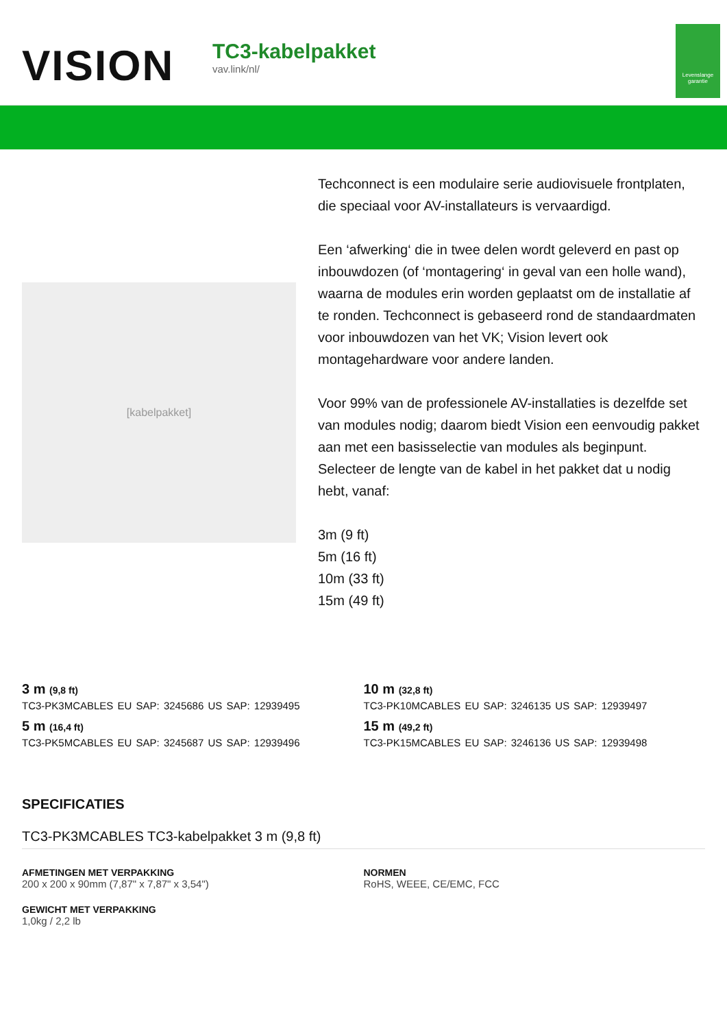VISION
TC3-kabelpakket
vav.link/nl/
Levenslange garantie
[kabelpakket]
Techconnect is een modulaire serie audiovisuele frontplaten, die speciaal voor AV-installateurs is vervaardigd.
Een ‘afwerking‘ die in twee delen wordt geleverd en past op inbouwdozen (of ‘montagering‘ in geval van een holle wand), waarna de modules erin worden geplaatst om de installatie af te ronden. Techconnect is gebaseerd rond de standaardmaten voor inbouwdozen van het VK; Vision levert ook montagehardware voor andere landen.
Voor 99% van de professionele AV-installaties is dezelfde set van modules nodig; daarom biedt Vision een eenvoudig pakket aan met een basisselectie van modules als beginpunt. Selecteer de lengte van de kabel in het pakket dat u nodig hebt, vanaf:
3m (9 ft)
5m (16 ft)
10m (33 ft)
15m (49 ft)
3 m (9,8 ft)
TC3-PK3MCABLES EU SAP: 3245686 US SAP: 12939495
5 m (16,4 ft)
TC3-PK5MCABLES EU SAP: 3245687 US SAP: 12939496
10 m (32,8 ft)
TC3-PK10MCABLES EU SAP: 3246135 US SAP: 12939497
15 m (49,2 ft)
TC3-PK15MCABLES EU SAP: 3246136 US SAP: 12939498
SPECIFICATIES
TC3-PK3MCABLES TC3-kabelpakket 3 m (9,8 ft)
AFMETINGEN MET VERPAKKING
200 x 200 x 90mm (7,87" x 7,87" x 3,54")
GEWICHT MET VERPAKKING
1,0kg / 2,2 lb
NORMEN
RoHS, WEEE, CE/EMC, FCC